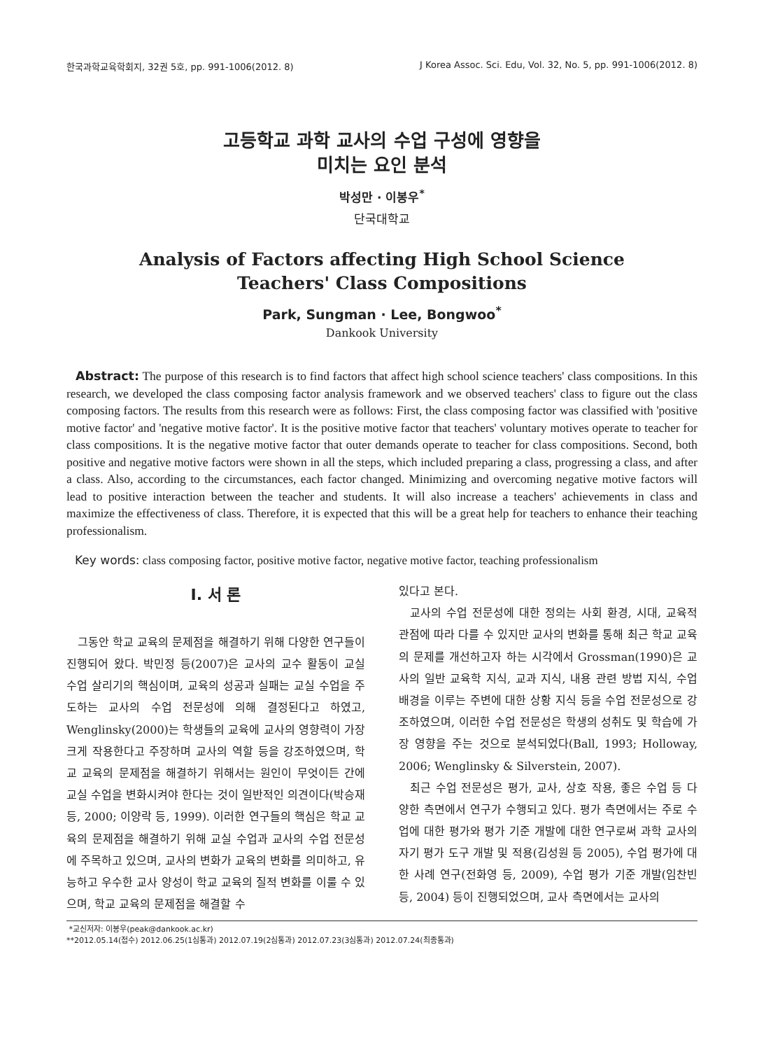한국과학교육학회지, 32권 5호, pp. 991-1006(2012. 8) J Korea Assoc. Sci. Edu, Vol. 32, No. 5, pp. 991-1006(2012. 8)
고등학교 과학 교사의 수업 구성에 영향을
미치는 요인 분석
박성만 · 이봉우<sup>*</sup>
단국대학교
Analysis of Factors affecting High School Science
Teachers' Class Compositions
Park, Sungman · Lee, Bongwoo<sup>*</sup>
Dankook University
Abstract: The purpose of this research is to find factors that affect high school science teachers' class compositions. In this research, we developed the class composing factor analysis framework and we observed teachers' class to figure out the class composing factors. The results from this research were as follows: First, the class composing factor was classified with 'positive motive factor' and 'negative motive factor'. It is the positive motive factor that teachers' voluntary motives operate to teacher for class compositions. It is the negative motive factor that outer demands operate to teacher for class compositions. Second, both positive and negative motive factors were shown in all the steps, which included preparing a class, progressing a class, and after a class. Also, according to the circumstances, each factor changed. Minimizing and overcoming negative motive factors will lead to positive interaction between the teacher and students. It will also increase a teachers' achievements in class and maximize the effectiveness of class. Therefore, it is expected that this will be a great help for teachers to enhance their teaching professionalism.
Key words: class composing factor, positive motive factor, negative motive factor, teaching professionalism
Ⅰ. 서 론
그동안 학교 교육의 문제점을 해결하기 위해 다양한 연구들이 진행되어 왔다. 박민정 등(2007)은 교사의 교수 활동이 교실 수업 살리기의 핵심이며, 교육의 성공과 실패는 교실 수업을 주도하는 교사의 수업 전문성에 의해 결정된다고 하였고, Wenglinsky(2000)는 학생들의 교육에 교사의 영향력이 가장 크게 작용한다고 주장하며 교사의 역할 등을 강조하였으며, 학교 교육의 문제점을 해결하기 위해서는 원인이 무엇이든 간에 교실 수업을 변화시켜야 한다는 것이 일반적인 의견이다(박승재 등, 2000; 이양락 등, 1999). 이러한 연구들의 핵심은 학교 교육의 문제점을 해결하기 위해 교실 수업과 교사의 수업 전문성에 주목하고 있으며, 교사의 변화가 교육의 변화를 의미하고, 유능하고 우수한 교사 양성이 학교 교육의 질적 변화를 이룰 수 있으며, 학교 교육의 문제점을 해결할 수
있다고 본다.
교사의 수업 전문성에 대한 정의는 사회 환경, 시대, 교육적 관점에 따라 다를 수 있지만 교사의 변화를 통해 최근 학교 교육의 문제를 개선하고자 하는 시각에서 Grossman(1990)은 교사의 일반 교육학 지식, 교과 지식, 내용 관련 방법 지식, 수업 배경을 이루는 주변에 대한 상황 지식 등을 수업 전문성으로 강조하였으며, 이러한 수업 전문성은 학생의 성취도 및 학습에 가장 영향을 주는 것으로 분석되었다(Ball, 1993; Holloway, 2006; Wenglinsky & Silverstein, 2007).
최근 수업 전문성은 평가, 교사, 상호 작용, 좋은 수업 등 다양한 측면에서 연구가 수행되고 있다. 평가 측면에서는 주로 수업에 대한 평가와 평가 기준 개발에 대한 연구로써 과학 교사의 자기 평가 도구 개발 및 적용(김성원 등 2005), 수업 평가에 대한 사례 연구(전화영 등, 2009), 수업 평가 기준 개발(임찬빈 등, 2004) 등이 진행되었으며, 교사 측면에서는 교사의
*교신저자: 이봉우(peak@dankook.ac.kr)
**2012.05.14(접수) 2012.06.25(1심통과) 2012.07.19(2심통과) 2012.07.23(3심통과) 2012.07.24(최종통과)